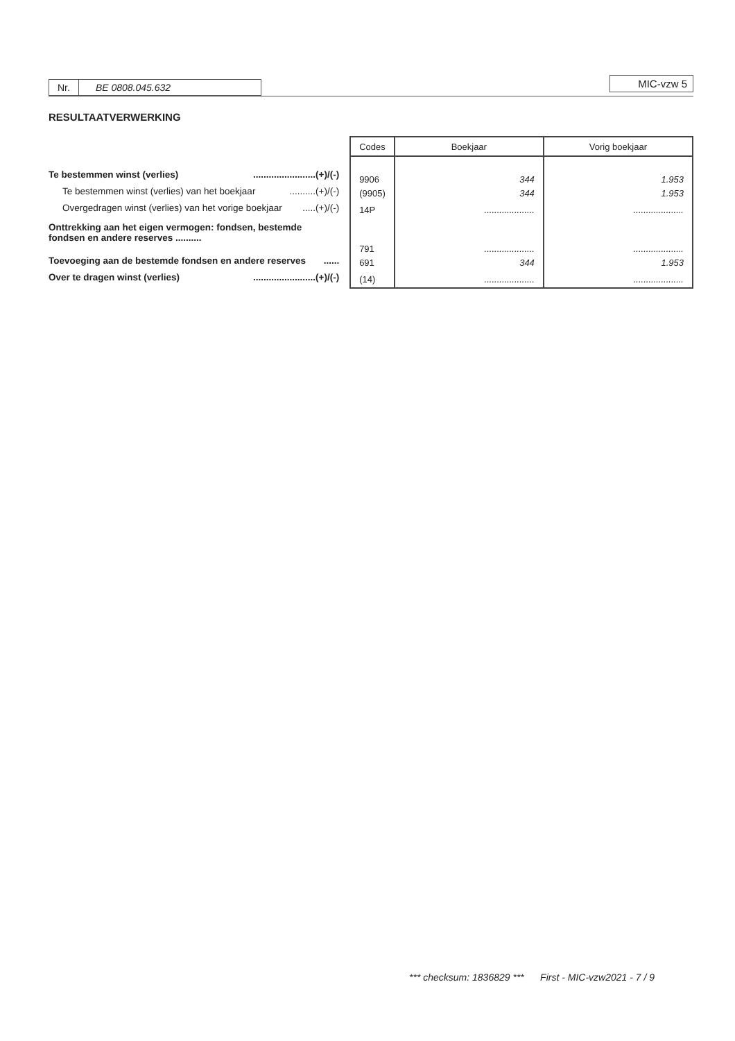Nr. BE 0808.045.632 MIC-vzw 5
RESULTAATVERWERKING
Te bestemmen winst (verlies)........................(+)/(-)
Te bestemmen winst (verlies) van het boekjaar..........(+)/(-)
Overgedragen winst (verlies) van het vorige boekjaar.....(+)/(-)
Onttrekking aan het eigen vermogen: fondsen, bestemde fondsen en andere reserves ..........
Toevoeging aan de bestemde fondsen en andere reserves......
Over te dragen winst (verlies)........................(+)/(-)
| Codes | Boekjaar | Vorig boekjaar |
| --- | --- | --- |
| 9906 | 344 | 1.953 |
| (9905) | 344 | 1.953 |
| 14P | .................... | .................... |
| 791 | .................... | .................... |
| 691 | 344 | 1.953 |
| (14) | .................... | .................... |
*** checksum: 1836829 *** First - MIC-vzw2021 - 7 / 9